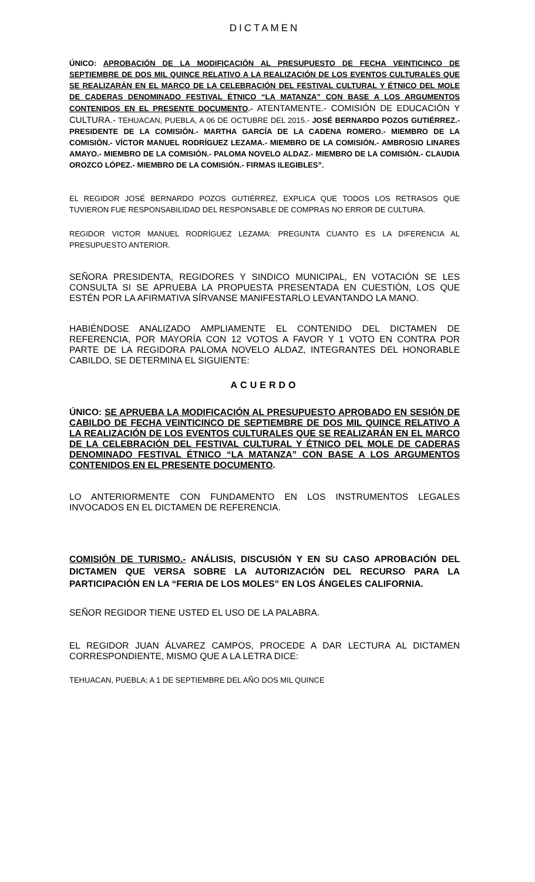DICTAMEN
ÚNICO: APROBACIÓN DE LA MODIFICACIÓN AL PRESUPUESTO DE FECHA VEINTICINCO DE SEPTIEMBRE DE DOS MIL QUINCE RELATIVO A LA REALIZACIÓN DE LOS EVENTOS CULTURALES QUE SE REALIZARÁN EN EL MARCO DE LA CELEBRACIÓN DEL FESTIVAL CULTURAL Y ÉTNICO DEL MOLE DE CADERAS DENOMINADO FESTIVAL ÉTNICO “LA MATANZA” CON BASE A LOS ARGUMENTOS CONTENIDOS EN EL PRESENTE DOCUMENTO.- ATENTAMENTE.- COMISIÓN DE EDUCACIÓN Y CULTURA.- TEHUACAN, PUEBLA, A 06 DE OCTUBRE DEL 2015.- JOSÉ BERNARDO POZOS GUTIÉRREZ.- PRESIDENTE DE LA COMISIÓN.- MARTHA GARCÍA DE LA CADENA ROMERO.- MIEMBRO DE LA COMISIÓN.- VÍCTOR MANUEL RODRÍGUEZ LEZAMA.- MIEMBRO DE LA COMISIÓN.- AMBROSIO LINARES AMAYO.- MIEMBRO DE LA COMISIÓN.- PALOMA NOVELO ALDAZ.- MIEMBRO DE LA COMISIÓN.- CLAUDIA OROZCO LÓPEZ.- MIEMBRO DE LA COMISIÓN.- FIRMAS ILEGIBLES”.
EL REGIDOR JOSÉ BERNARDO POZOS GUTIÉRREZ, EXPLICA QUE TODOS LOS RETRASOS QUE TUVIERON FUE RESPONSABILIDAD DEL RESPONSABLE DE COMPRAS NO ERROR DE CULTURA.
REGIDOR VICTOR MANUEL RODRÍGUEZ LEZAMA: PREGUNTA CUANTO ES LA DIFERENCIA AL PRESUPUESTO ANTERIOR.
SEÑORA PRESIDENTA, REGIDORES Y SINDICO MUNICIPAL, EN VOTACIÓN SE LES CONSULTA SI SE APRUEBA LA PROPUESTA PRESENTADA EN CUESTIÓN, LOS QUE ESTÉN POR LA AFIRMATIVA SÍRVANSE MANIFESTARLO LEVANTANDO LA MANO.
HABIÉNDOSE ANALIZADO AMPLIAMENTE EL CONTENIDO DEL DICTAMEN DE REFERENCIA, POR MAYORÍA CON 12 VOTOS A FAVOR Y 1 VOTO EN CONTRA POR PARTE DE LA REGIDORA PALOMA NOVELO ALDAZ, INTEGRANTES DEL HONORABLE CABILDO, SE DETERMINA EL SIGUIENTE:
ACUERDO
ÚNICO: SE APRUEBA LA MODIFICACIÓN AL PRESUPUESTO APROBADO EN SESIÓN DE CABILDO DE FECHA VEINTICINCO DE SEPTIEMBRE DE DOS MIL QUINCE RELATIVO A LA REALIZACIÓN DE LOS EVENTOS CULTURALES QUE SE REALIZARÁN EN EL MARCO DE LA CELEBRACIÓN DEL FESTIVAL CULTURAL Y ÉTNICO DEL MOLE DE CADERAS DENOMINADO FESTIVAL ÉTNICO “LA MATANZA” CON BASE A LOS ARGUMENTOS CONTENIDOS EN EL PRESENTE DOCUMENTO.
LO ANTERIORMENTE CON FUNDAMENTO EN LOS INSTRUMENTOS LEGALES INVOCADOS EN EL DICTAMEN DE REFERENCIA.
COMISIÓN DE TURISMO.- ANÁLISIS, DISCUSIÓN Y EN SU CASO APROBACIÓN DEL DICTAMEN QUE VERSA SOBRE LA AUTORIZACIÓN DEL RECURSO PARA LA PARTICIPACIÓN EN LA “FERIA DE LOS MOLES” EN LOS ÁNGELES CALIFORNIA.
SEÑOR REGIDOR TIENE USTED EL USO DE LA PALABRA.
EL REGIDOR JUAN ÁLVAREZ CAMPOS, PROCEDE A DAR LECTURA AL DICTAMEN CORRESPONDIENTE, MISMO QUE A LA LETRA DICE:
TEHUACAN, PUEBLA; A 1 DE SEPTIEMBRE DEL AÑO DOS MIL QUINCE